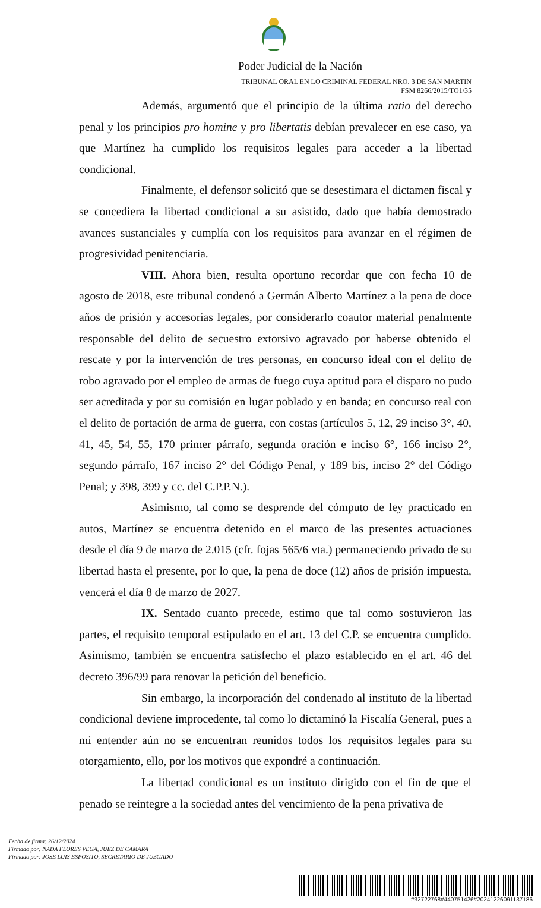Poder Judicial de la Nación
TRIBUNAL ORAL EN LO CRIMINAL FEDERAL NRO. 3 DE SAN MARTIN
FSM 8266/2015/TO1/35
Además, argumentó que el principio de la última ratio del derecho penal y los principios pro homine y pro libertatis debían prevalecer en ese caso, ya que Martínez ha cumplido los requisitos legales para acceder a la libertad condicional.
Finalmente, el defensor solicitó que se desestimara el dictamen fiscal y se concediera la libertad condicional a su asistido, dado que había demostrado avances sustanciales y cumplía con los requisitos para avanzar en el régimen de progresividad penitenciaria.
VIII. Ahora bien, resulta oportuno recordar que con fecha 10 de agosto de 2018, este tribunal condenó a Germán Alberto Martínez a la pena de doce años de prisión y accesorias legales, por considerarlo coautor material penalmente responsable del delito de secuestro extorsivo agravado por haberse obtenido el rescate y por la intervención de tres personas, en concurso ideal con el delito de robo agravado por el empleo de armas de fuego cuya aptitud para el disparo no pudo ser acreditada y por su comisión en lugar poblado y en banda; en concurso real con el delito de portación de arma de guerra, con costas (artículos 5, 12, 29 inciso 3°, 40, 41, 45, 54, 55, 170 primer párrafo, segunda oración e inciso 6°, 166 inciso 2°, segundo párrafo, 167 inciso 2° del Código Penal, y 189 bis, inciso 2° del Código Penal; y 398, 399 y cc. del C.P.P.N.).
Asimismo, tal como se desprende del cómputo de ley practicado en autos, Martínez se encuentra detenido en el marco de las presentes actuaciones desde el día 9 de marzo de 2.015 (cfr. fojas 565/6 vta.) permaneciendo privado de su libertad hasta el presente, por lo que, la pena de doce (12) años de prisión impuesta, vencerá el día 8 de marzo de 2027.
IX. Sentado cuanto precede, estimo que tal como sostuvieron las partes, el requisito temporal estipulado en el art. 13 del C.P. se encuentra cumplido. Asimismo, también se encuentra satisfecho el plazo establecido en el art. 46 del decreto 396/99 para renovar la petición del beneficio.
Sin embargo, la incorporación del condenado al instituto de la libertad condicional deviene improcedente, tal como lo dictaminó la Fiscalía General, pues a mi entender aún no se encuentran reunidos todos los requisitos legales para su otorgamiento, ello, por los motivos que expondré a continuación.
La libertad condicional es un instituto dirigido con el fin de que el penado se reintegre a la sociedad antes del vencimiento de la pena privativa de
Fecha de firma: 26/12/2024
Firmado por: NADA FLORES VEGA, JUEZ DE CAMARA
Firmado por: JOSE LUIS ESPOSITO, SECRETARIO DE JUZGADO
#32722768#440751426#20241226091137186